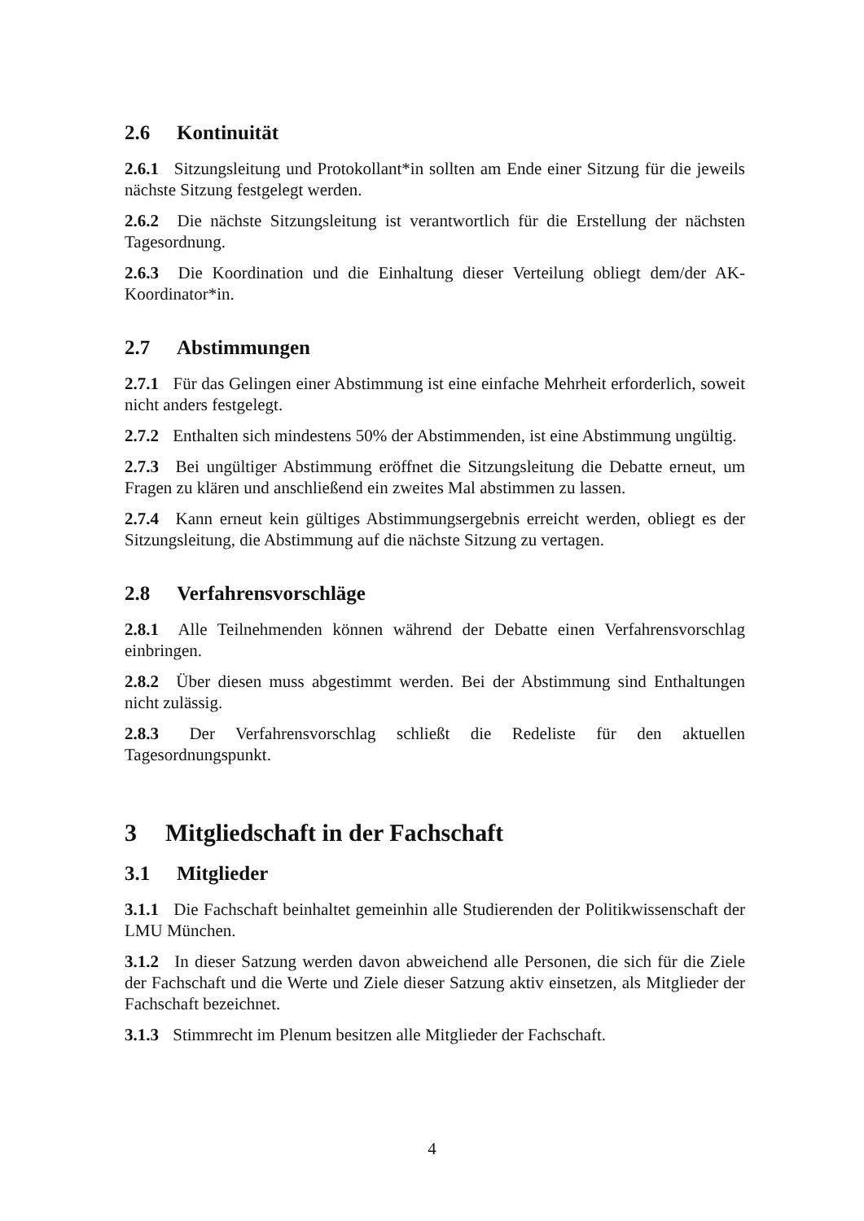2.6 Kontinuität
2.6.1 Sitzungsleitung und Protokollant*in sollten am Ende einer Sitzung für die jeweils nächste Sitzung festgelegt werden.
2.6.2 Die nächste Sitzungsleitung ist verantwortlich für die Erstellung der nächsten Tagesordnung.
2.6.3 Die Koordination und die Einhaltung dieser Verteilung obliegt dem/der AK-Koordinator*in.
2.7 Abstimmungen
2.7.1 Für das Gelingen einer Abstimmung ist eine einfache Mehrheit erforderlich, soweit nicht anders festgelegt.
2.7.2 Enthalten sich mindestens 50% der Abstimmenden, ist eine Abstimmung ungültig.
2.7.3 Bei ungültiger Abstimmung eröffnet die Sitzungsleitung die Debatte erneut, um Fragen zu klären und anschließend ein zweites Mal abstimmen zu lassen.
2.7.4 Kann erneut kein gültiges Abstimmungsergebnis erreicht werden, obliegt es der Sitzungsleitung, die Abstimmung auf die nächste Sitzung zu vertagen.
2.8 Verfahrensvorschläge
2.8.1 Alle Teilnehmenden können während der Debatte einen Verfahrensvorschlag einbringen.
2.8.2 Über diesen muss abgestimmt werden. Bei der Abstimmung sind Enthaltungen nicht zulässig.
2.8.3 Der Verfahrensvorschlag schließt die Redeliste für den aktuellen Tagesordnungspunkt.
3 Mitgliedschaft in der Fachschaft
3.1 Mitglieder
3.1.1 Die Fachschaft beinhaltet gemeinhin alle Studierenden der Politikwissenschaft der LMU München.
3.1.2 In dieser Satzung werden davon abweichend alle Personen, die sich für die Ziele der Fachschaft und die Werte und Ziele dieser Satzung aktiv einsetzen, als Mitglieder der Fachschaft bezeichnet.
3.1.3 Stimmrecht im Plenum besitzen alle Mitglieder der Fachschaft.
4